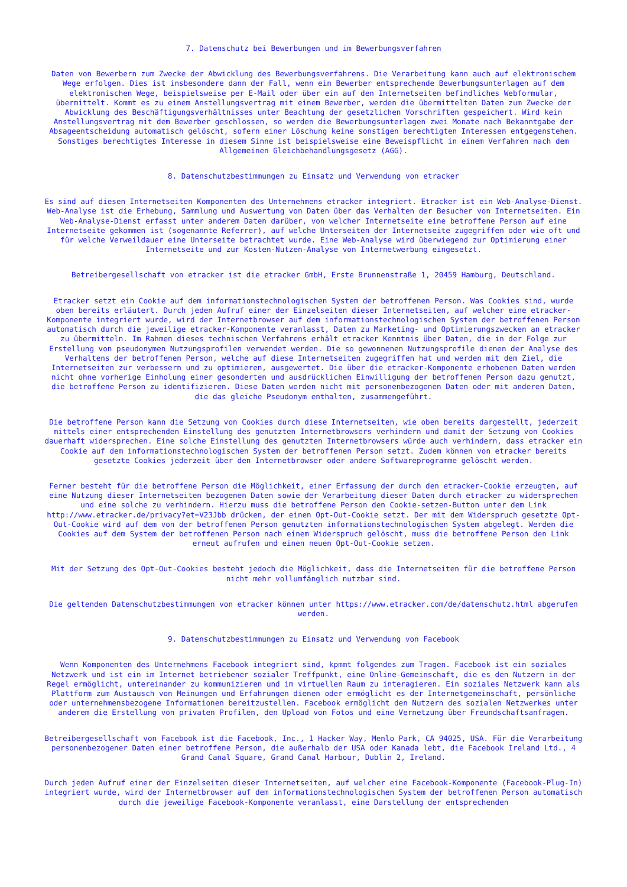7. Datenschutz bei Bewerbungen und im Bewerbungsverfahren
Daten von Bewerbern zum Zwecke der Abwicklung des Bewerbungsverfahrens. Die Verarbeitung kann auch auf elektronischem Wege erfolgen. Dies ist insbesondere dann der Fall, wenn ein Bewerber entsprechende Bewerbungsunterlagen auf dem elektronischen Wege, beispielsweise per E-Mail oder über ein auf den Internetseiten befindliches Webformular, übermittelt. Kommt es zu einem Anstellungsvertrag mit einem Bewerber, werden die übermittelten Daten zum Zwecke der Abwicklung des Beschäftigungsverhältnisses unter Beachtung der gesetzlichen Vorschriften gespeichert. Wird kein Anstellungsvertrag mit dem Bewerber geschlossen, so werden die Bewerbungsunterlagen zwei Monate nach Bekanntgabe der Absageentscheidung automatisch gelöscht, sofern einer Löschung keine sonstigen berechtigten Interessen entgegenstehen. Sonstiges berechtigtes Interesse in diesem Sinne ist beispielsweise eine Beweispflicht in einem Verfahren nach dem Allgemeinen Gleichbehandlungsgesetz (AGG).
8. Datenschutzbestimmungen zu Einsatz und Verwendung von etracker
Es sind auf diesen Internetseiten Komponenten des Unternehmens etracker integriert. Etracker ist ein Web-Analyse-Dienst. Web-Analyse ist die Erhebung, Sammlung und Auswertung von Daten über das Verhalten der Besucher von Internetseiten. Ein Web-Analyse-Dienst erfasst unter anderem Daten darüber, von welcher Internetseite eine betroffene Person auf eine Internetseite gekommen ist (sogenannte Referrer), auf welche Unterseiten der Internetseite zugegriffen oder wie oft und für welche Verweildauer eine Unterseite betrachtet wurde. Eine Web-Analyse wird überwiegend zur Optimierung einer Internetseite und zur Kosten-Nutzen-Analyse von Internetwerbung eingesetzt.
Betreibergesellschaft von etracker ist die etracker GmbH, Erste Brunnenstraße 1, 20459 Hamburg, Deutschland.
Etracker setzt ein Cookie auf dem informationstechnologischen System der betroffenen Person. Was Cookies sind, wurde oben bereits erläutert. Durch jeden Aufruf einer der Einzelseiten dieser Internetseiten, auf welcher eine etracker-Komponente integriert wurde, wird der Internetbrowser auf dem informationstechnologischen System der betroffenen Person automatisch durch die jeweilige etracker-Komponente veranlasst, Daten zu Marketing- und Optimierungszwecken an etracker zu übermitteln. Im Rahmen dieses technischen Verfahrens erhält etracker Kenntnis über Daten, die in der Folge zur Erstellung von pseudonymen Nutzungsprofilen verwendet werden. Die so gewonnenen Nutzungsprofile dienen der Analyse des Verhaltens der betroffenen Person, welche auf diese Internetseiten zugegriffen hat und werden mit dem Ziel, die Internetseiten zur verbessern und zu optimieren, ausgewertet. Die über die etracker-Komponente erhobenen Daten werden nicht ohne vorherige Einholung einer gesonderten und ausdrücklichen Einwilligung der betroffenen Person dazu genutzt, die betroffene Person zu identifizieren. Diese Daten werden nicht mit personenbezogenen Daten oder mit anderen Daten, die das gleiche Pseudonym enthalten, zusammengeführt.
Die betroffene Person kann die Setzung von Cookies durch diese Internetseiten, wie oben bereits dargestellt, jederzeit mittels einer entsprechenden Einstellung des genutzten Internetbrowsers verhindern und damit der Setzung von Cookies dauerhaft widersprechen. Eine solche Einstellung des genutzten Internetbrowsers würde auch verhindern, dass etracker ein Cookie auf dem informationstechnologischen System der betroffenen Person setzt. Zudem können von etracker bereits gesetzte Cookies jederzeit über den Internetbrowser oder andere Softwareprogramme gelöscht werden.
Ferner besteht für die betroffene Person die Möglichkeit, einer Erfassung der durch den etracker-Cookie erzeugten, auf eine Nutzung dieser Internetseiten bezogenen Daten sowie der Verarbeitung dieser Daten durch etracker zu widersprechen und eine solche zu verhindern. Hierzu muss die betroffene Person den Cookie-setzen-Button unter dem Link http://www.etracker.de/privacy?et=V23Jbb drücken, der einen Opt-Out-Cookie setzt. Der mit dem Widerspruch gesetzte Opt-Out-Cookie wird auf dem von der betroffenen Person genutzten informationstechnologischen System abgelegt. Werden die Cookies auf dem System der betroffenen Person nach einem Widerspruch gelöscht, muss die betroffene Person den Link erneut aufrufen und einen neuen Opt-Out-Cookie setzen.
Mit der Setzung des Opt-Out-Cookies besteht jedoch die Möglichkeit, dass die Internetseiten für die betroffene Person nicht mehr vollumfänglich nutzbar sind.
Die geltenden Datenschutzbestimmungen von etracker können unter https://www.etracker.com/de/datenschutz.html abgerufen werden.
9. Datenschutzbestimmungen zu Einsatz und Verwendung von Facebook
Wenn Komponenten des Unternehmens Facebook integriert sind, kpmmt folgendes zum Tragen. Facebook ist ein soziales Netzwerk und ist ein im Internet betriebener sozialer Treffpunkt, eine Online-Gemeinschaft, die es den Nutzern in der Regel ermöglicht, untereinander zu kommunizieren und im virtuellen Raum zu interagieren. Ein soziales Netzwerk kann als Plattform zum Austausch von Meinungen und Erfahrungen dienen oder ermöglicht es der Internetgemeinschaft, persönliche oder unternehmensbezogene Informationen bereitzustellen. Facebook ermöglicht den Nutzern des sozialen Netzwerkes unter anderem die Erstellung von privaten Profilen, den Upload von Fotos und eine Vernetzung über Freundschaftsanfragen.
Betreibergesellschaft von Facebook ist die Facebook, Inc., 1 Hacker Way, Menlo Park, CA 94025, USA. Für die Verarbeitung personenbezogener Daten einer betroffene Person, die außerhalb der USA oder Kanada lebt, die Facebook Ireland Ltd., 4 Grand Canal Square, Grand Canal Harbour, Dublin 2, Ireland.
Durch jeden Aufruf einer der Einzelseiten dieser Internetseiten, auf welcher eine Facebook-Komponente (Facebook-Plug-In) integriert wurde, wird der Internetbrowser auf dem informationstechnologischen System der betroffenen Person automatisch durch die jeweilige Facebook-Komponente veranlasst, eine Darstellung der entsprechenden